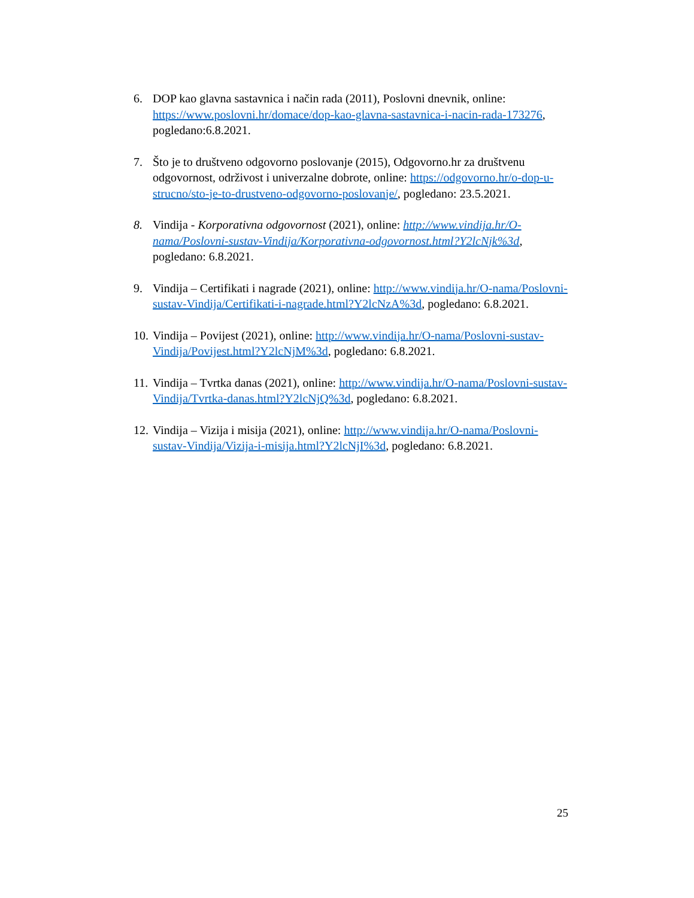6. DOP kao glavna sastavnica i način rada (2011), Poslovni dnevnik, online: https://www.poslovni.hr/domace/dop-kao-glavna-sastavnica-i-nacin-rada-173276, pogledano:6.8.2021.
7. Što je to društveno odgovorno poslovanje (2015), Odgovorno.hr za društvenu odgovornost, održivost i univerzalne dobrote, online: https://odgovorno.hr/o-dop-u-strucno/sto-je-to-drustveno-odgovorno-poslovanje/, pogledano: 23.5.2021.
8. Vindija - Korporativna odgovornost (2021), online: http://www.vindija.hr/O-nama/Poslovni-sustav-Vindija/Korporativna-odgovornost.html?Y2lcNjk%3d, pogledano: 6.8.2021.
9. Vindija – Certifikati i nagrade (2021), online: http://www.vindija.hr/O-nama/Poslovni-sustav-Vindija/Certifikati-i-nagrade.html?Y2lcNzA%3d, pogledano: 6.8.2021.
10.
Vindija – Povijest (2021), online: http://www.vindija.hr/O-nama/Poslovni-sustav-Vindija/Povijest.html?Y2lcNjM%3d, pogledano: 6.8.2021.
11.
Vindija – Tvrtka danas (2021), online: http://www.vindija.hr/O-nama/Poslovni-sustav-Vindija/Tvrtka-danas.html?Y2lcNjQ%3d, pogledano: 6.8.2021.
12.
Vindija – Vizija i misija (2021), online: http://www.vindija.hr/O-nama/Poslovni-sustav-Vindija/Vizija-i-misija.html?Y2lcNjI%3d, pogledano: 6.8.2021.
25